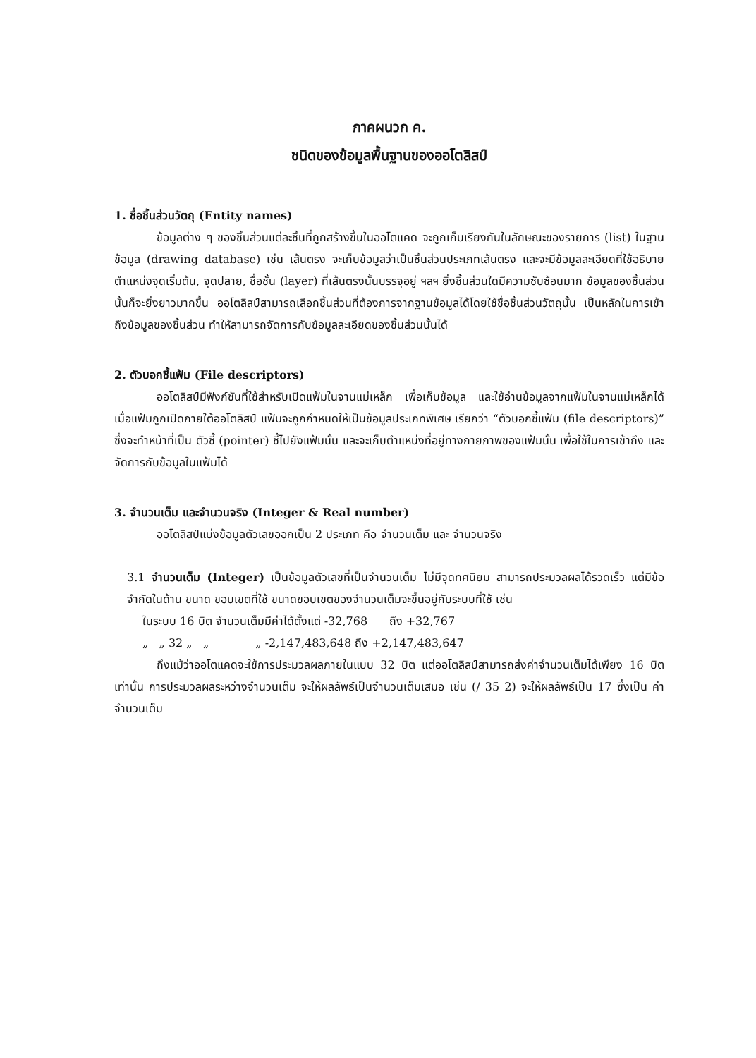ภาคผนวก ค.
ชนิดของข้อมูลพื้นฐานของออโตลิสป์
1. ชื่อชิ้นส่วนวัตถุ (Entity names)
ข้อมูลต่าง ๆ ของชิ้นส่วนแต่ละชิ้นที่ถูกสร้างขึ้นในออโตแคด จะถูกเก็บเรียงกันในลักษณะของรายการ (list) ในฐานข้อมูล (drawing database) เช่น เส้นตรง จะเก็บข้อมูลว่าเป็นชิ้นส่วนประเภทเส้นตรง และจะมีข้อมูลละเอียดที่ใช้อธิบายตำแหน่งจุดเริ่มต้น, จุดปลาย, ชื่อชั้น (layer) ที่เส้นตรงนั้นบรรจุอยู่ ฯลฯ ยิ่งชิ้นส่วนใดมีความซับซ้อนมาก ข้อมูลของชิ้นส่วนนั้นก็จะยิ่งยาวมากขึ้น ออโตลิสป์สามารถเลือกชิ้นส่วนที่ต้องการจากฐานข้อมูลได้โดยใช้ชื่อชิ้นส่วนวัตถุนั้น เป็นหลักในการเข้าถึงข้อมูลของชิ้นส่วน ทำให้สามารถจัดการกับข้อมูลละเอียดของชิ้นส่วนนั้นได้
2. ตัวบอกชี้แฟ้ม (File descriptors)
ออโตลิสป์มีฟังก์ชันที่ใช้สำหรับเปิดแฟ้มในจานแม่เหล็ก เพื่อเก็บข้อมูล และใช้อ่านข้อมูลจากแฟ้มในจานแม่เหล็กได้ เมื่อแฟ้มถูกเปิดภายใต้ออโตลิสป์ แฟ้มจะถูกกำหนดให้เป็นข้อมูลประเภทพิเศษ เรียกว่า “ตัวบอกชี้แฟ้ม (file descriptors)” ซึ่งจะทำหน้าที่เป็น ตัวชี้ (pointer) ชี้ไปยังแฟ้มนั้น และจะเก็บตำแหน่งที่อยู่ทางกายภาพของแฟ้มนั้น เพื่อใช้ในการเข้าถึง และจัดการกับข้อมูลในแฟ้มได้
3. จำนวนเต็ม และจำนวนจริง (Integer & Real number)
ออโตลิสป์แบ่งข้อมูลตัวเลขออกเป็น 2 ประเภท คือ จำนวนเต็ม และ จำนวนจริง
3.1 จำนวนเต็ม (Integer) เป็นข้อมูลตัวเลขที่เป็นจำนวนเต็ม ไม่มีจุดทศนิยม สามารถประมวลผลได้รวดเร็ว แต่มีข้อจำกัดในด้าน ขนาด ขอบเขตที่ใช้ ขนาดขอบเขตของจำนวนเต็มจะขึ้นอยู่กับระบบที่ใช้ เช่น
ในระบบ 16 บิต จำนวนเต็มมีค่าได้ตั้งแต่ -32,768 ถึง +32,767
„ „ 32 „ „ „ -2,147,483,648 ถึง +2,147,483,647
ถึงแม้ว่าออโตแคดจะใช้การประมวลผลภายในแบบ 32 บิต แต่ออโตลิสป์สามารถส่งค่าจำนวนเต็มได้เพียง 16 บิตเท่านั้น การประมวลผลระหว่างจำนวนเต็ม จะให้ผลลัพธ์เป็นจำนวนเต็มเสมอ เช่น (/ 35 2) จะให้ผลลัพธ์เป็น 17 ซึ่งเป็น ค่าจำนวนเต็ม